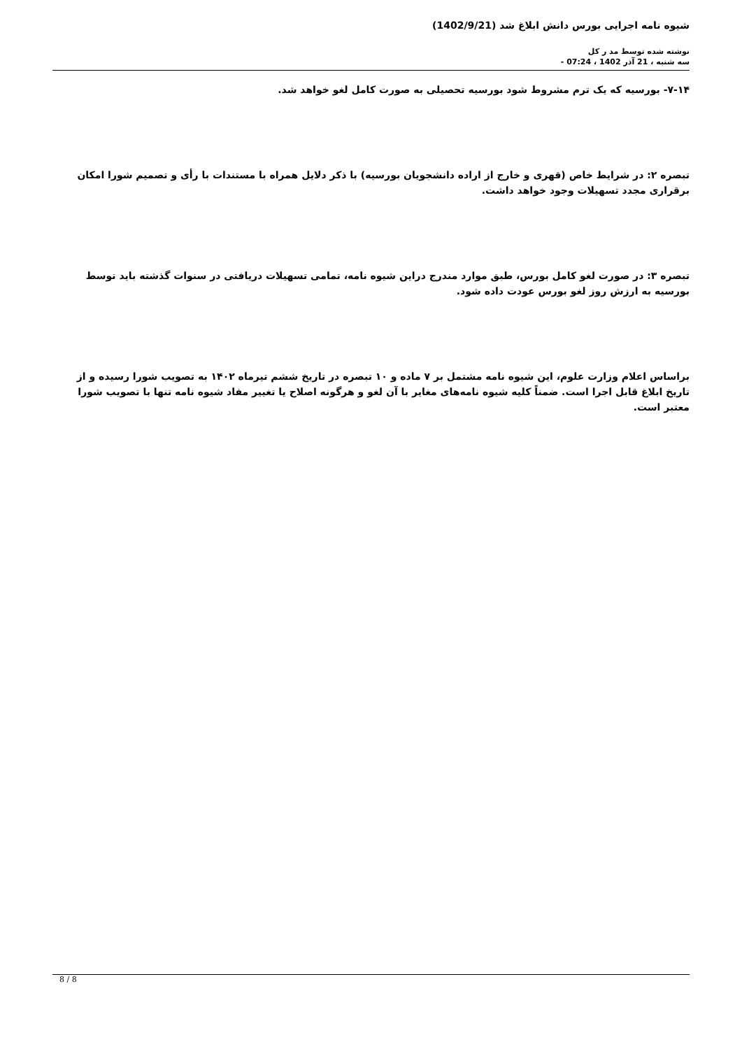شیوه نامه اجرایی بورس دانش ابلاغ شد (1402/9/21)
نوشته شده توسط مد ر کل
سه شنبه ، 21 آذر 1402 ، 07:24 -
۷-۱۴- بورسیه که یک ترم مشروط شود بورسیه تحصیلی به صورت کامل لغو خواهد شد.
تبصره ۲: در شرایط خاص (قهری و خارج از اراده دانشجویان بورسیه) با ذکر دلایل همراه با مستندات با رأی و تصمیم شورا امکان برقراری مجدد تسهیلات وجود خواهد داشت.
تبصره ۳: در صورت لغو کامل بورس، طبق موارد مندرج دراین شیوه نامه، تمامی تسهیلات دریافتی در سنوات گذشته باید توسط بورسیه به ارزش روز لغو بورس عودت داده شود.
براساس اعلام وزارت علوم، این شیوه نامه مشتمل بر ۷ ماده و ۱۰ تبصره در تاریخ ششم تیرماه ۱۴۰۲ به تصویب شورا رسیده و از تاریخ ابلاغ قابل اجرا است. ضمناً کلیه شیوه نامه‌های مغایر با آن لغو و هرگونه اصلاح یا تغییر مفاد شیوه نامه تنها با تصویب شورا معتبر است.
8 / 8